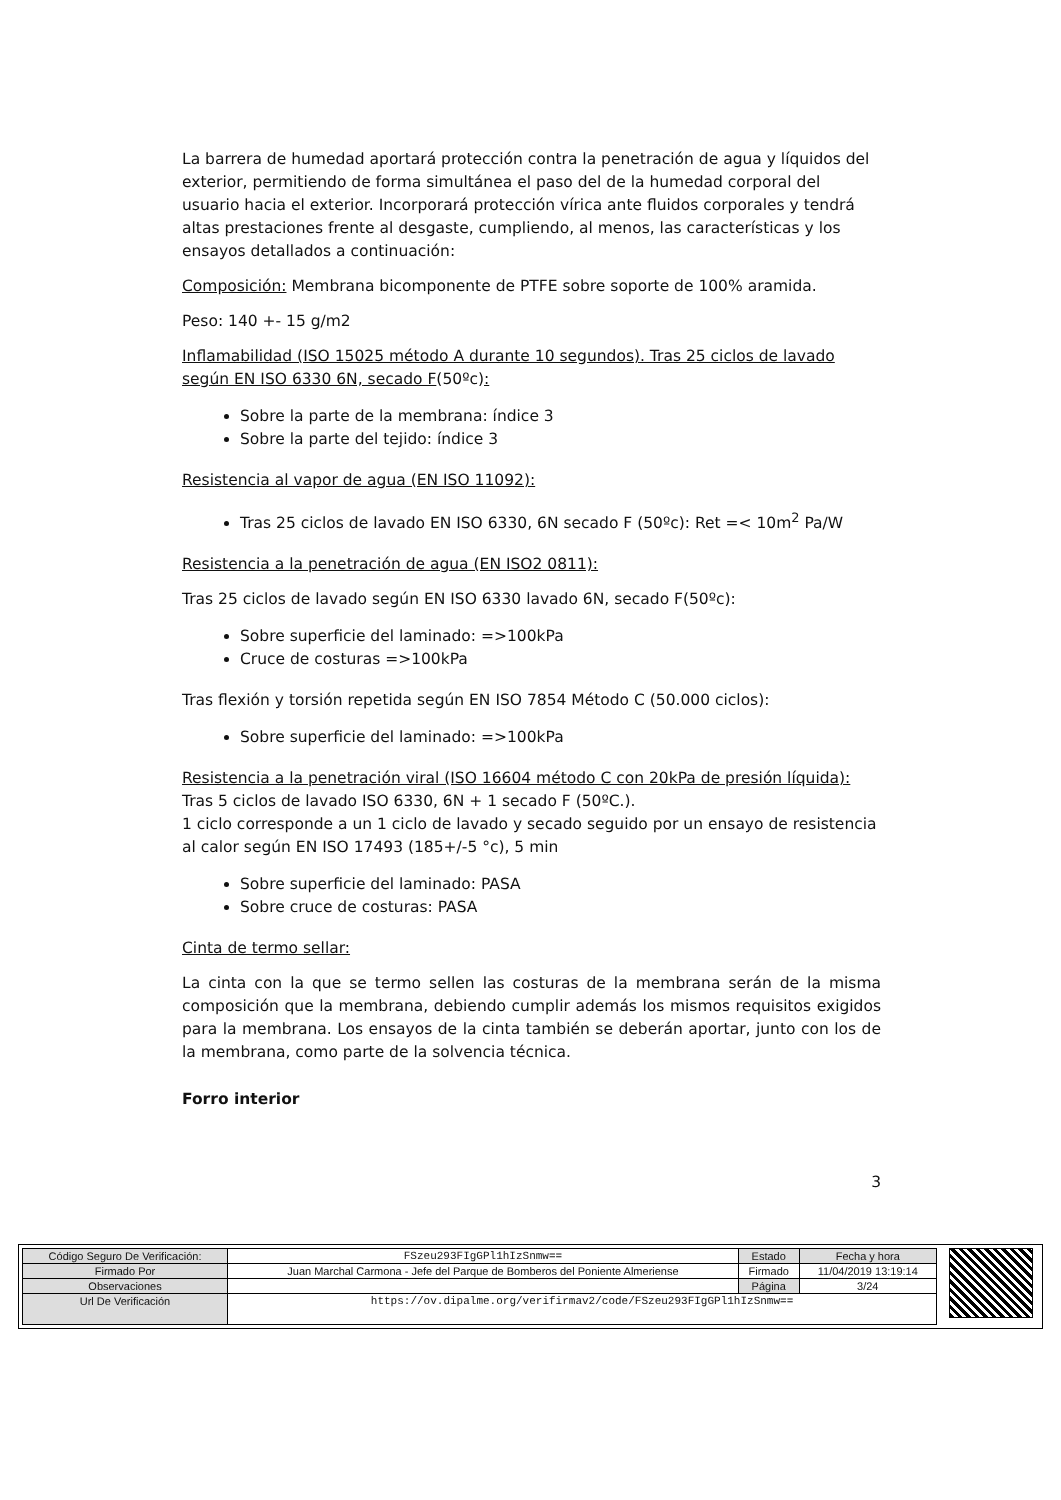La barrera de humedad aportará protección contra la penetración de agua y líquidos del exterior, permitiendo de forma simultánea el paso del de la humedad corporal del usuario hacia el exterior. Incorporará protección vírica ante fluidos corporales y tendrá altas prestaciones frente al desgaste, cumpliendo, al menos, las características y los ensayos detallados a continuación:
Composición: Membrana bicomponente de PTFE sobre soporte de 100% aramida.
Peso: 140 +- 15 g/m2
Inflamabilidad (ISO 15025 método A durante 10 segundos). Tras 25 ciclos de lavado según EN ISO 6330 6N, secado F(50ºc):
Sobre la parte de la membrana: índice 3
Sobre la parte del tejido: índice 3
Resistencia al vapor de agua (EN ISO 11092):
Tras 25 ciclos de lavado EN ISO 6330, 6N secado F (50ºc): Ret =< 10m<sup>2</sup> Pa/W
Resistencia a la penetración de agua (EN ISO2 0811):
Tras 25 ciclos de lavado según EN ISO 6330 lavado 6N, secado F(50ºc):
Sobre superficie del laminado: =>100kPa
Cruce de costuras =>100kPa
Tras flexión y torsión repetida según EN ISO 7854 Método C (50.000 ciclos):
Sobre superficie del laminado: =>100kPa
Resistencia a la penetración viral (ISO 16604 método C con 20kPa de presión líquida):
Tras 5 ciclos de lavado ISO 6330, 6N + 1 secado F (50ºC.).
1 ciclo corresponde a un 1 ciclo de lavado y secado seguido por un ensayo de resistencia al calor según EN ISO 17493 (185+/-5 °c), 5 min
Sobre superficie del laminado: PASA
Sobre cruce de costuras: PASA
Cinta de termo sellar:
La cinta con la que se termo sellen las costuras de la membrana serán de la misma composición que la membrana, debiendo cumplir además los mismos requisitos exigidos para la membrana. Los ensayos de la cinta también se deberán aportar, junto con los de la membrana, como parte de la solvencia técnica.
Forro interior
3
| Código Seguro De Verificación: | FSzeu293FIgGPl1hIzSnmw== | Estado | Fecha y hora |
| Firmado Por | Juan Marchal Carmona - Jefe del Parque de Bomberos del Poniente Almeriense | Firmado | 11/04/2019 13:19:14 |
| Observaciones | | Página | 3/24 |
| Url De Verificación | https://ov.dipalme.org/verifirmav2/code/FSzeu293FIgGPl1hIzSnmw== | | |